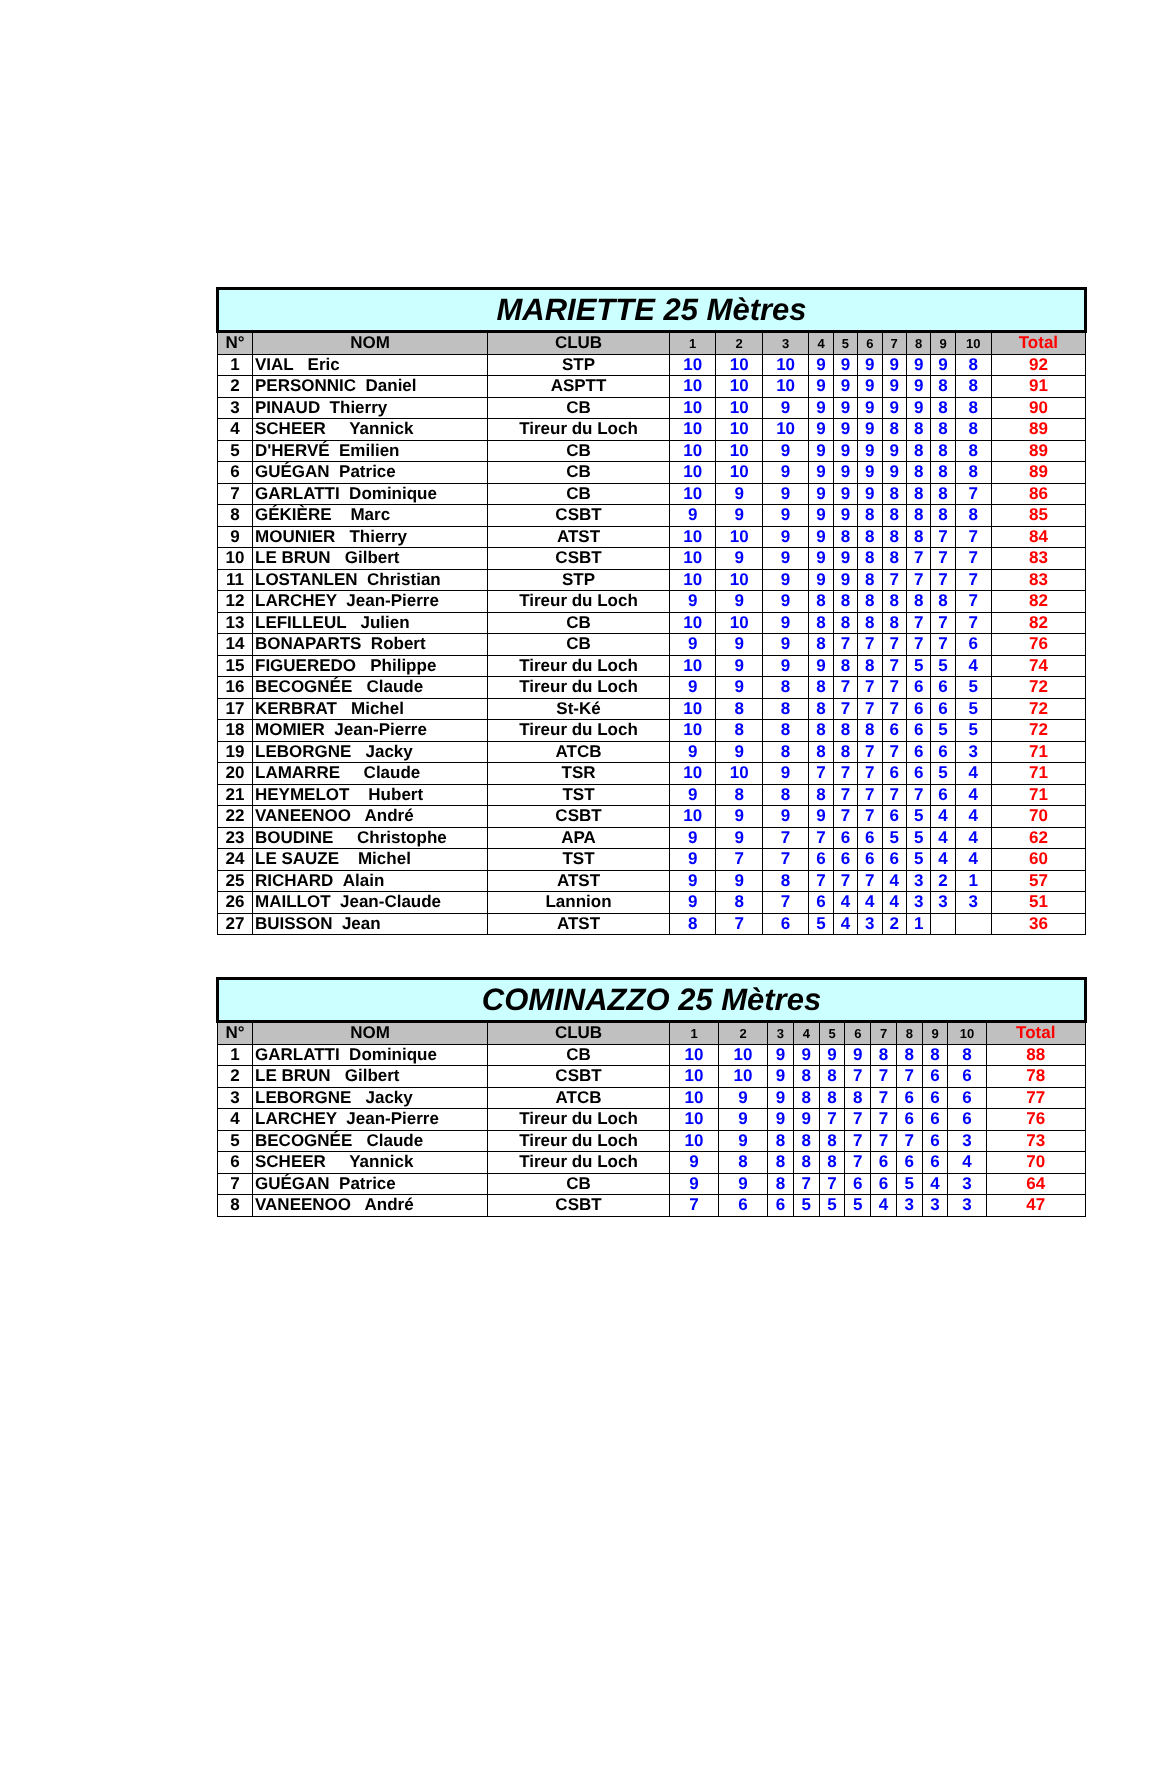| MARIETTE 25 Mètres | | | | | | | | | | | | | |
| N° | NOM | CLUB | 1 | 2 | 3 | 4 | 5 | 6 | 7 | 8 | 9 | 10 | Total |
| 1 | VIAL Eric | STP | 10 | 10 | 10 | 9 | 9 | 9 | 9 | 9 | 9 | 8 | 92 |
| 2 | PERSONNIC Daniel | ASPTT | 10 | 10 | 10 | 9 | 9 | 9 | 9 | 9 | 8 | 8 | 91 |
| 3 | PINAUD Thierry | CB | 10 | 10 | 9 | 9 | 9 | 9 | 9 | 9 | 8 | 8 | 90 |
| 4 | SCHEER Yannick | Tireur du Loch | 10 | 10 | 10 | 9 | 9 | 9 | 8 | 8 | 8 | 8 | 89 |
| 5 | D'HERVÉ Emilien | CB | 10 | 10 | 9 | 9 | 9 | 9 | 9 | 8 | 8 | 8 | 89 |
| 6 | GUÉGAN Patrice | CB | 10 | 10 | 9 | 9 | 9 | 9 | 9 | 8 | 8 | 8 | 89 |
| 7 | GARLATTI Dominique | CB | 10 | 9 | 9 | 9 | 9 | 9 | 8 | 8 | 8 | 7 | 86 |
| 8 | GÉKIÈRE Marc | CSBT | 9 | 9 | 9 | 9 | 9 | 8 | 8 | 8 | 8 | 8 | 85 |
| 9 | MOUNIER Thierry | ATST | 10 | 10 | 9 | 9 | 8 | 8 | 8 | 8 | 7 | 7 | 84 |
| 10 | LE BRUN Gilbert | CSBT | 10 | 9 | 9 | 9 | 9 | 8 | 8 | 7 | 7 | 7 | 83 |
| 11 | LOSTANLEN Christian | STP | 10 | 10 | 9 | 9 | 9 | 8 | 7 | 7 | 7 | 7 | 83 |
| 12 | LARCHEY Jean-Pierre | Tireur du Loch | 9 | 9 | 9 | 8 | 8 | 8 | 8 | 8 | 8 | 7 | 82 |
| 13 | LEFILLEUL Julien | CB | 10 | 10 | 9 | 8 | 8 | 8 | 8 | 7 | 7 | 7 | 82 |
| 14 | BONAPARTS Robert | CB | 9 | 9 | 9 | 8 | 7 | 7 | 7 | 7 | 7 | 6 | 76 |
| 15 | FIGUEREDO Philippe | Tireur du Loch | 10 | 9 | 9 | 9 | 8 | 8 | 7 | 5 | 5 | 4 | 74 |
| 16 | BECOGNÉE Claude | Tireur du Loch | 9 | 9 | 8 | 8 | 7 | 7 | 7 | 6 | 6 | 5 | 72 |
| 17 | KERBRAT Michel | St-Ké | 10 | 8 | 8 | 8 | 7 | 7 | 7 | 6 | 6 | 5 | 72 |
| 18 | MOMIER Jean-Pierre | Tireur du Loch | 10 | 8 | 8 | 8 | 8 | 8 | 6 | 6 | 5 | 5 | 72 |
| 19 | LEBORGNE Jacky | ATCB | 9 | 9 | 8 | 8 | 8 | 7 | 7 | 6 | 6 | 3 | 71 |
| 20 | LAMARRE Claude | TSR | 10 | 10 | 9 | 7 | 7 | 7 | 6 | 6 | 5 | 4 | 71 |
| 21 | HEYMELOT Hubert | TST | 9 | 8 | 8 | 8 | 7 | 7 | 7 | 7 | 6 | 4 | 71 |
| 22 | VANEENOO André | CSBT | 10 | 9 | 9 | 9 | 7 | 7 | 6 | 5 | 4 | 4 | 70 |
| 23 | BOUDINE Christophe | APA | 9 | 9 | 7 | 7 | 6 | 6 | 5 | 5 | 4 | 4 | 62 |
| 24 | LE SAUZE Michel | TST | 9 | 7 | 7 | 6 | 6 | 6 | 6 | 5 | 4 | 4 | 60 |
| 25 | RICHARD Alain | ATST | 9 | 9 | 8 | 7 | 7 | 7 | 4 | 3 | 2 | 1 | 57 |
| 26 | MAILLOT Jean-Claude | Lannion | 9 | 8 | 7 | 6 | 4 | 4 | 4 | 3 | 3 | 3 | 51 |
| 27 | BUISSON Jean | ATST | 8 | 7 | 6 | 5 | 4 | 3 | 2 | 1 | | | 36 |
| COMINAZZO 25 Mètres | | | | | | | | | | | | | |
| N° | NOM | CLUB | 1 | 2 | 3 | 4 | 5 | 6 | 7 | 8 | 9 | 10 | Total |
| 1 | GARLATTI Dominique | CB | 10 | 10 | 9 | 9 | 9 | 9 | 8 | 8 | 8 | 8 | 88 |
| 2 | LE BRUN Gilbert | CSBT | 10 | 10 | 9 | 8 | 8 | 7 | 7 | 7 | 6 | 6 | 78 |
| 3 | LEBORGNE Jacky | ATCB | 10 | 9 | 9 | 8 | 8 | 8 | 7 | 6 | 6 | 6 | 77 |
| 4 | LARCHEY Jean-Pierre | Tireur du Loch | 10 | 9 | 9 | 9 | 7 | 7 | 7 | 6 | 6 | 6 | 76 |
| 5 | BECOGNÉE Claude | Tireur du Loch | 10 | 9 | 8 | 8 | 8 | 7 | 7 | 7 | 6 | 3 | 73 |
| 6 | SCHEER Yannick | Tireur du Loch | 9 | 8 | 8 | 8 | 8 | 7 | 6 | 6 | 6 | 4 | 70 |
| 7 | GUÉGAN Patrice | CB | 9 | 9 | 8 | 7 | 7 | 6 | 6 | 5 | 4 | 3 | 64 |
| 8 | VANEENOO André | CSBT | 7 | 6 | 6 | 5 | 5 | 5 | 4 | 3 | 3 | 3 | 47 |